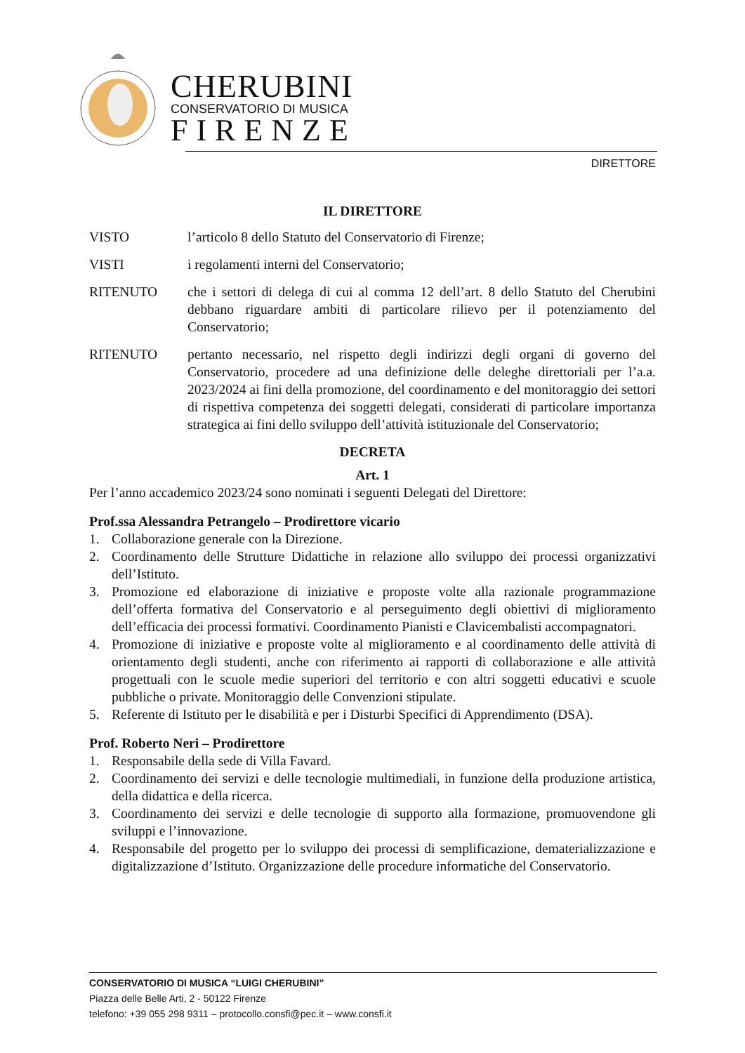CHERUBINI
CONSERVATORIO DI MUSICA
FIRENZE
DIRETTORE
IL DIRETTORE
VISTO l’articolo 8 dello Statuto del Conservatorio di Firenze;
VISTI i regolamenti interni del Conservatorio;
RITENUTO che i settori di delega di cui al comma 12 dell’art. 8 dello Statuto del Cherubini debbano riguardare ambiti di particolare rilievo per il potenziamento del Conservatorio;
RITENUTO pertanto necessario, nel rispetto degli indirizzi degli organi di governo del Conservatorio, procedere ad una definizione delle deleghe direttoriali per l’a.a. 2023/2024 ai fini della promozione, del coordinamento e del monitoraggio dei settori di rispettiva competenza dei soggetti delegati, considerati di particolare importanza strategica ai fini dello sviluppo dell’attività istituzionale del Conservatorio;
DECRETA
Art. 1
Per l’anno accademico 2023/24 sono nominati i seguenti Delegati del Direttore:
Prof.ssa Alessandra Petrangelo – Prodirettore vicario
1. Collaborazione generale con la Direzione.
2. Coordinamento delle Strutture Didattiche in relazione allo sviluppo dei processi organizzativi dell’Istituto.
3. Promozione ed elaborazione di iniziative e proposte volte alla razionale programmazione dell’offerta formativa del Conservatorio e al perseguimento degli obiettivi di miglioramento dell’efficacia dei processi formativi. Coordinamento Pianisti e Clavicembalisti accompagnatori.
4. Promozione di iniziative e proposte volte al miglioramento e al coordinamento delle attività di orientamento degli studenti, anche con riferimento ai rapporti di collaborazione e alle attività progettuali con le scuole medie superiori del territorio e con altri soggetti educativi e scuole pubbliche o private. Monitoraggio delle Convenzioni stipulate.
5. Referente di Istituto per le disabilità e per i Disturbi Specifici di Apprendimento (DSA).
Prof. Roberto Neri – Prodirettore
1. Responsabile della sede di Villa Favard.
2. Coordinamento dei servizi e delle tecnologie multimediali, in funzione della produzione artistica, della didattica e della ricerca.
3. Coordinamento dei servizi e delle tecnologie di supporto alla formazione, promuovendone gli sviluppi e l’innovazione.
4. Responsabile del progetto per lo sviluppo dei processi di semplificazione, dematerializzazione e digitalizzazione d’Istituto. Organizzazione delle procedure informatiche del Conservatorio.
CONSERVATORIO DI MUSICA “LUIGI CHERUBINI”
Piazza delle Belle Arti, 2 - 50122 Firenze
telefono: +39 055 298 9311 – protocollo.consfi@pec.it – www.consfi.it